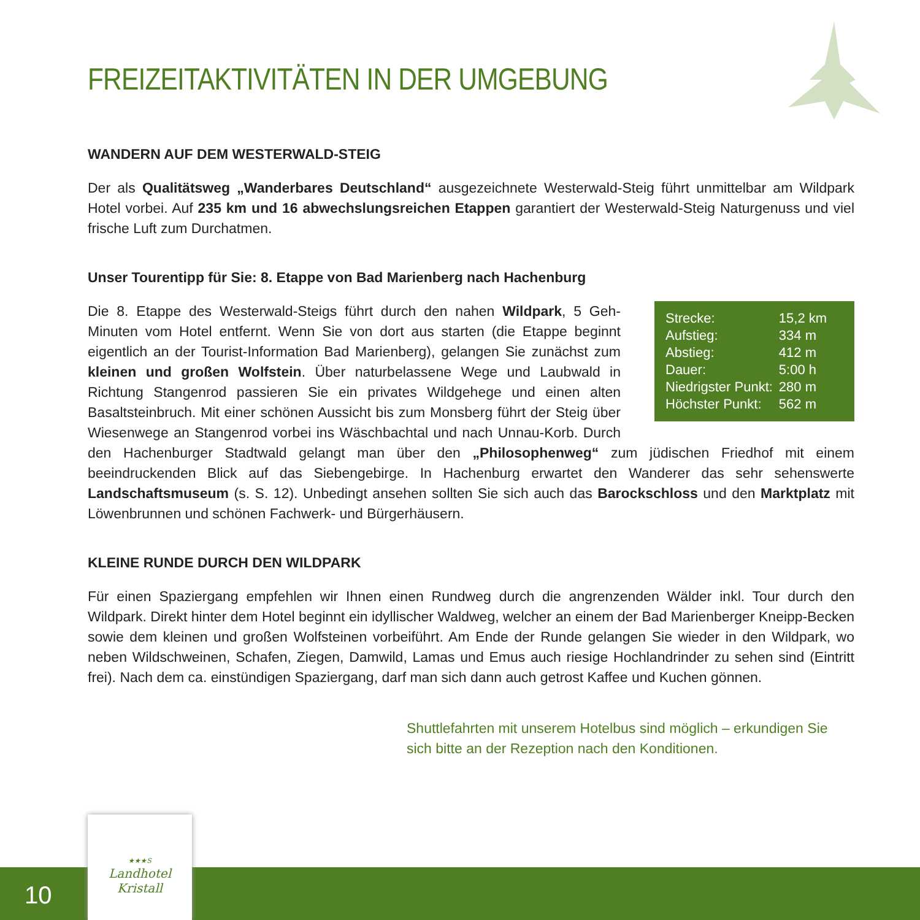FREIZEITAKTIVITÄTEN IN DER UMGEBUNG
WANDERN AUF DEM WESTERWALD-STEIG
Der als Qualitätsweg „Wanderbares Deutschland“ ausgezeichnete Westerwald-Steig führt unmittelbar am Wildpark Hotel vorbei. Auf 235 km und 16 abwechslungsreichen Etappen garantiert der Westerwald-Steig Naturgenuss und viel frische Luft zum Durchatmen.
Unser Tourentipp für Sie: 8. Etappe von Bad Marienberg nach Hachenburg
| Strecke: | 15,2 km |
| Aufstieg: | 334 m |
| Abstieg: | 412 m |
| Dauer: | 5:00 h |
| Niedrigster Punkt: | 280 m |
| Höchster Punkt: | 562 m |
Die 8. Etappe des Westerwald-Steigs führt durch den nahen Wildpark, 5 Geh-Minuten vom Hotel entfernt. Wenn Sie von dort aus starten (die Etappe beginnt eigentlich an der Tourist-Information Bad Marienberg), gelangen Sie zunächst zum kleinen und großen Wolfstein. Über naturbelassene Wege und Laubwald in Richtung Stangenrod passieren Sie ein privates Wildgehege und einen alten Basaltsteinbruch. Mit einer schönen Aussicht bis zum Monsberg führt der Steig über Wiesenwege an Stangenrod vorbei ins Wäschbachtal und nach Unnau-Korb. Durch den Hachenburger Stadtwald gelangt man über den „Philosophenweg“ zum jüdischen Friedhof mit einem beeindruckenden Blick auf das Siebengebirge. In Hachenburg erwartet den Wanderer das sehr sehenswerte Landschaftsmuseum (s. S. 12). Unbedingt ansehen sollten Sie sich auch das Barockschloss und den Marktplatz mit Löwenbrunnen und schönen Fachwerk- und Bürgerhäusern.
KLEINE RUNDE DURCH DEN WILDPARK
Für einen Spaziergang empfehlen wir Ihnen einen Rundweg durch die angrenzenden Wälder inkl. Tour durch den Wildpark. Direkt hinter dem Hotel beginnt ein idyllischer Waldweg, welcher an einem der Bad Marienberger Kneipp-Becken sowie dem kleinen und großen Wolfsteinen vorbeiführt. Am Ende der Runde gelangen Sie wieder in den Wildpark, wo neben Wildschweinen, Schafen, Ziegen, Damwild, Lamas und Emus auch riesige Hochlandrinder zu sehen sind (Eintritt frei). Nach dem ca. einstündigen Spaziergang, darf man sich dann auch getrost Kaffee und Kuchen gönnen.
Shuttlefahrten mit unserem Hotelbus sind möglich – erkundigen Sie sich bitte an der Rezeption nach den Konditionen.
10
★★★S
Landhotel
Kristall